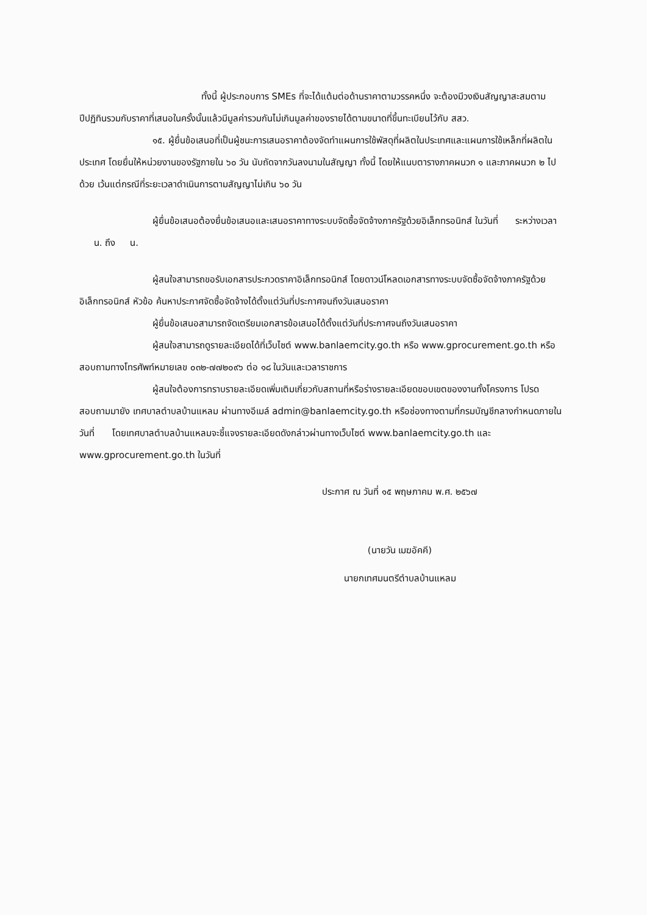ทั้งนี้ ผู้ประกอบการ SMEs ที่จะได้แต้มต่อด้านราคาตามวรรคหนึ่ง จะต้องมีวงเงินสัญญาสะสมตามปีปฏิทินรวมกับราคาที่เสนอในครั้งนั้นแล้วมีมูลค่ารวมกันไม่เกินมูลค่าของรายได้ตามขนาดที่ขึ้นทะเบียนไว้กับ สสว.
๑๕. ผู้ยื่นข้อเสนอที่เป็นผู้ชนะการเสนอราคาต้องจัดทำแผนการใช้พัสดุที่ผลิตในประเทศและแผนการใช้เหล็กที่ผลิตในประเทศ โดยยื่นให้หน่วยงานของรัฐภายใน ๖๐ วัน นับถัดจากวันลงนามในสัญญา ทั้งนี้ โดยให้แนบตารางภาคผนวก ๑ และภาคผนวก ๒ ไปด้วย เว้นแต่กรณีที่ระยะเวลาดำเนินการตามสัญญาไม่เกิน ๖๐ วัน
ผู้ยื่นข้อเสนอต้องยื่นข้อเสนอและเสนอราคาทางระบบจัดซื้อจัดจ้างภาครัฐด้วยอิเล็กทรอนิกส์ ในวันที่ ระหว่างเวลา น. ถึง น.
ผู้สนใจสามารถขอรับเอกสารประกวดราคาอิเล็กทรอนิกส์ โดยดาวน์โหลดเอกสารทางระบบจัดซื้อจัดจ้างภาครัฐด้วยอิเล็กทรอนิกส์ หัวข้อ ค้นหาประกาศจัดซื้อจัดจ้างได้ตั้งแต่วันที่ประกาศจนถึงวันเสนอราคา
ผู้ยื่นข้อเสนอสามารถจัดเตรียมเอกสารข้อเสนอได้ตั้งแต่วันที่ประกาศจนถึงวันเสนอราคา
ผู้สนใจสามารถดูรายละเอียดได้ที่เว็บไซต์ www.banlaemcity.go.th หรือ www.gprocurement.go.th หรือสอบถามทางโทรศัพท์หมายเลข ๐๓๒-๗๗๒๐๙๖ ต่อ ๑๘ ในวันและเวลาราชการ
ผู้สนใจต้องการทราบรายละเอียดเพิ่มเติมเกี่ยวกับสถานที่หรือร่างรายละเอียดขอบเขตของงานทั้งโครงการ โปรดสอบถามมายัง เทศบาลตำบลบ้านแหลม ผ่านทางอีเมล์ admin@banlaemcity.go.th หรือช่องทางตามที่กรมบัญชีกลางกำหนดภายในวันที่ โดยเทศบาลตำบลบ้านแหลมจะชี้แจงรายละเอียดดังกล่าวผ่านทางเว็บไซต์ www.banlaemcity.go.th และ www.gprocurement.go.th ในวันที่
ประกาศ ณ วันที่ ๑๕ พฤษภาคม พ.ศ. ๒๕๖๗
(นายวัน เมฆอัคคี)
นายกเทศมนตรีตำบลบ้านแหลม